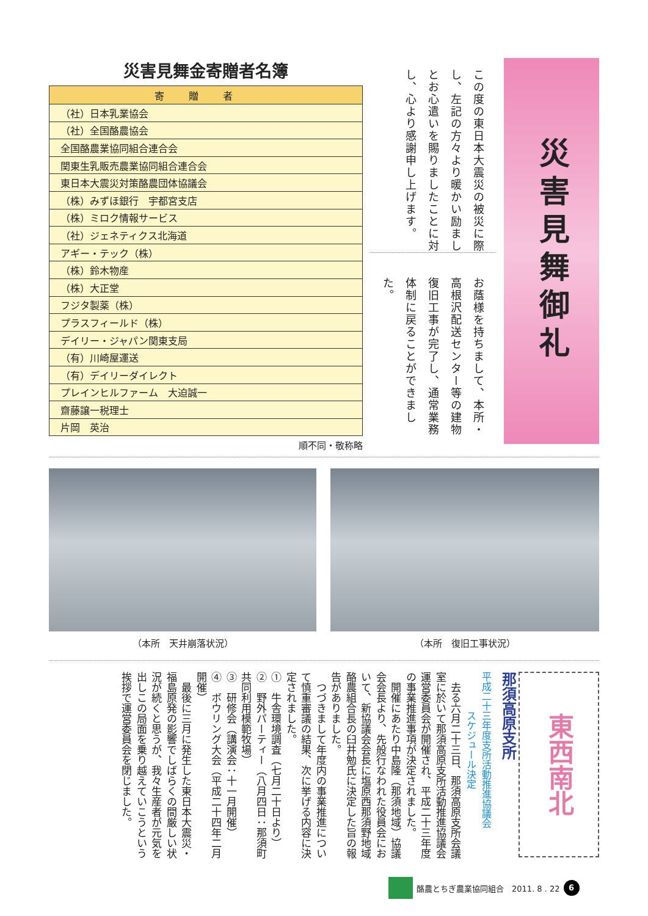災害見舞御礼
この度の東日本大震災の被災に際し、左記の方々より暖かい励ましとお心遣いを賜りましたことに対し、心より感謝申し上げます。
お蔭様を持ちまして、本所・高根沢配送センター等の建物復旧工事が完了し、通常業務体制に戻ることができました。
災害見舞金寄贈者名簿
| 寄贈者 |
| --- |
| （社）日本乳業協会 |
| （社）全国酪農協会 |
| 全国酪農業協同組合連合会 |
| 関東生乳販売農業協同組合連合会 |
| 東日本大震災対策酪農団体協議会 |
| （株）みずほ銀行 宇都宮支店 |
| （株）ミロク情報サービス |
| （社）ジェネティクス北海道 |
| アギー・テック（株） |
| （株）鈴木物産 |
| （株）大正堂 |
| フジタ製薬（株） |
| プラスフィールド（株） |
| デイリー・ジャパン関東支局 |
| （有）川崎屋運送 |
| （有）デイリーダイレクト |
| プレインヒルファーム 大迫誠一 |
| 齋藤譲一税理士 |
| 片岡 英治 |
順不同・敬称略
（本所　天井崩落状況） （本所　復旧工事状況）
東西南北
那須高原支所
平成二十三年度支所活動推進協議会
　　　　スケジュール決定
　去る六月二十三日、那須高原支所会議室に於いて那須高原支所活動推進協議会運営委員会が開催され、平成二十三年度の事業推進事項が決定されました。
　開催にあたり中島隆（那須地域）協議会会長より、先般行なわれた役員会において、新協議会会長に塩原西那須野地域酪農組合長の臼井勉氏に決定した旨の報告がありました。
　つづきまして年度内の事業推進について慎重審議の結果、次に挙げる内容に決定されました。
①　牛舎環境調査（七月二十日より）
②　野外パーティー（八月四日：那須町共同利用模範牧場）
③　研修会（講演会：十一月開催）
④　ボウリング大会（平成二十四年二月開催）
　最後に三月に発生した東日本大震災・福島原発の影響でしばらくの間厳しい状況が続くと思うが、我々生産者が元気を出しこの局面を乗り越えていこうという挨拶で運営委員会を閉じました。
酪農とちぎ農業協同組合　2011. 8 . 22
6